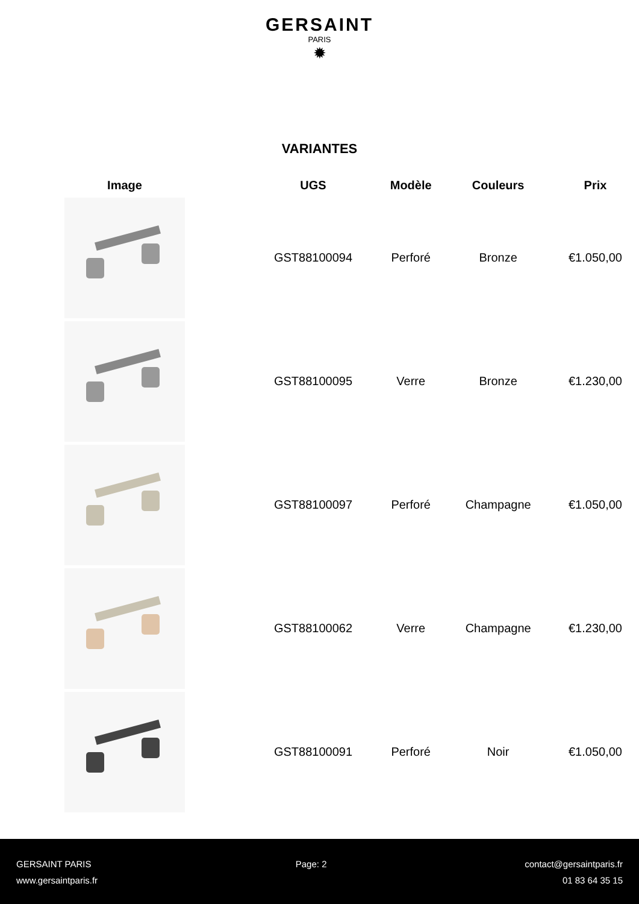GERSAINT
PARIS
✹
VARIANTES
| Image | UGS | Modèle | Couleurs | Prix |
| --- | --- | --- | --- | --- |
| | GST88100094 | Perforé | Bronze | €1.050,00 |
| | GST88100095 | Verre | Bronze | €1.230,00 |
| | GST88100097 | Perforé | Champagne | €1.050,00 |
| | GST88100062 | Verre | Champagne | €1.230,00 |
| | GST88100091 | Perforé | Noir | €1.050,00 |
GERSAINT PARIS
www.gersaintparis.fr
Page: 2 contact@gersaintparis.fr
01 83 64 35 15